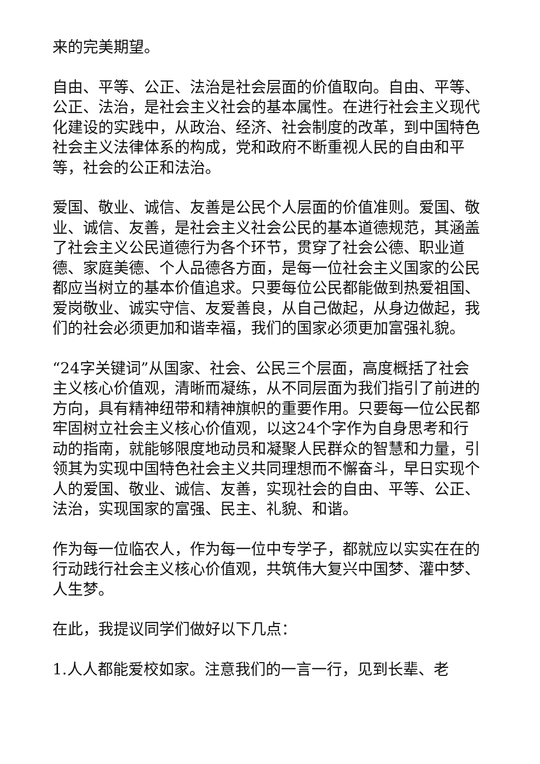来的完美期望。
自由、平等、公正、法治是社会层面的价值取向。自由、平等、公正、法治，是社会主义社会的基本属性。在进行社会主义现代化建设的实践中，从政治、经济、社会制度的改革，到中国特色社会主义法律体系的构成，党和政府不断重视人民的自由和平等，社会的公正和法治。
爱国、敬业、诚信、友善是公民个人层面的价值准则。爱国、敬业、诚信、友善，是社会主义社会公民的基本道德规范，其涵盖了社会主义公民道德行为各个环节，贯穿了社会公德、职业道德、家庭美德、个人品德各方面，是每一位社会主义国家的公民都应当树立的基本价值追求。只要每位公民都能做到热爱祖国、爱岗敬业、诚实守信、友爱善良，从自己做起，从身边做起，我们的社会必须更加和谐幸福，我们的国家必须更加富强礼貌。
“24字关键词”从国家、社会、公民三个层面，高度概括了社会主义核心价值观，清晰而凝练，从不同层面为我们指引了前进的方向，具有精神纽带和精神旗帜的重要作用。只要每一位公民都牢固树立社会主义核心价值观，以这24个字作为自身思考和行动的指南，就能够限度地动员和凝聚人民群众的智慧和力量，引领其为实现中国特色社会主义共同理想而不懈奋斗，早日实现个人的爱国、敬业、诚信、友善，实现社会的自由、平等、公正、法治，实现国家的富强、民主、礼貌、和谐。
作为每一位临农人，作为每一位中专学子，都就应以实实在在的行动践行社会主义核心价值观，共筑伟大复兴中国梦、灌中梦、人生梦。
在此，我提议同学们做好以下几点：
1.人人都能爱校如家。注意我们的一言一行，见到长辈、老